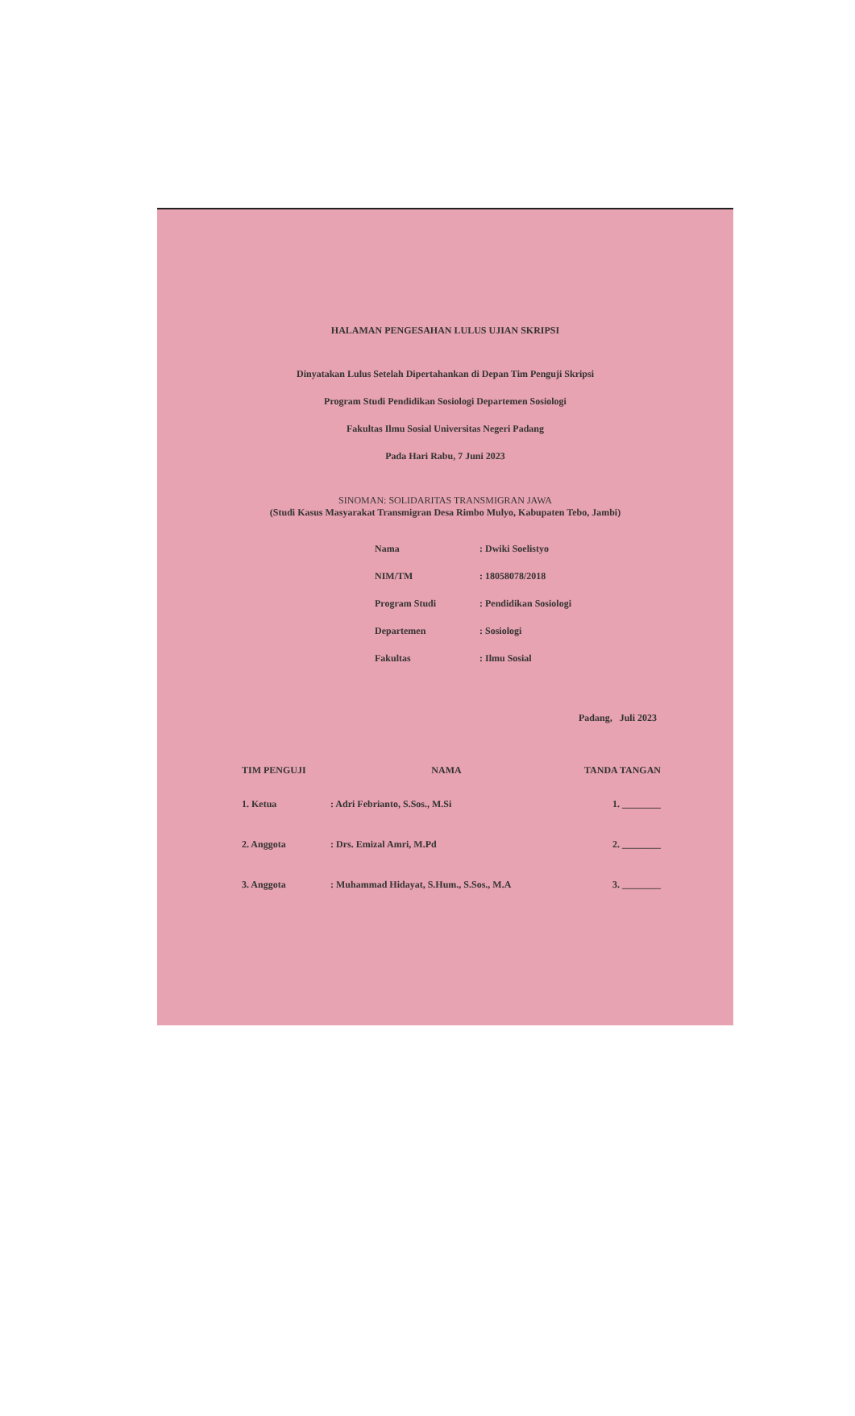HALAMAN PENGESAHAN LULUS UJIAN SKRIPSI
Dinyatakan Lulus Setelah Dipertahankan di Depan Tim Penguji Skripsi
Program Studi Pendidikan Sosiologi Departemen Sosiologi
Fakultas Ilmu Sosial Universitas Negeri Padang
Pada Hari Rabu, 7 Juni 2023
SINOMAN: SOLIDARITAS TRANSMIGRAN JAWA
(Studi Kasus Masyarakat Transmigran Desa Rimbo Mulyo, Kabupaten Tebo, Jambi)
| Nama | : Dwiki Soelistyo |
| NIM/TM | : 18058078/2018 |
| Program Studi | : Pendidikan Sosiologi |
| Departemen | : Sosiologi |
| Fakultas | : Ilmu Sosial |
Padang, Juli 2023
| TIM PENGUJI | NAMA | TANDA TANGAN |
| --- | --- | --- |
| 1. Ketua | : Adri Febrianto, S.Sos., M.Si | 1. ________ |
| 2. Anggota | : Drs. Emizal Amri, M.Pd | 2. ________ |
| 3. Anggota | : Muhammad Hidayat, S.Hum., S.Sos., M.A | 3. ________ |